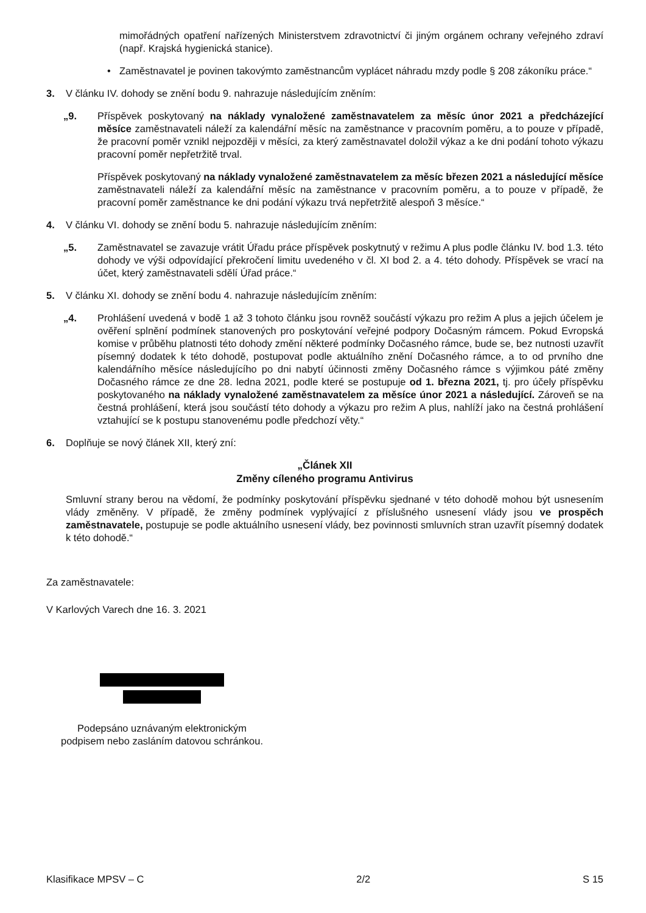mimořádných opatření nařízených Ministerstvem zdravotnictví či jiným orgánem ochrany veřejného zdraví (např. Krajská hygienická stanice).
• Zaměstnavatel je povinen takovýmto zaměstnancům vyplácet náhradu mzdy podle § 208 zákoníku práce.“
3. V článku IV. dohody se znění bodu 9. nahrazuje následujícím zněním:
„9. Příspěvek poskytovaný na náklady vynaložené zaměstnavatelem za měsíc únor 2021 a předcházející měsíce zaměstnavateli náleží za kalendářní měsíc na zaměstnance v pracovním poměru, a to pouze v případě, že pracovní poměr vznikl nejpozději v měsíci, za který zaměstnavatel doložil výkaz a ke dni podání tohoto výkazu pracovní poměr nepřetržitě trval.
Příspěvek poskytovaný na náklady vynaložené zaměstnavatelem za měsíc březen 2021 a následující měsíce zaměstnavateli náleží za kalendářní měsíc na zaměstnance v pracovním poměru, a to pouze v případě, že pracovní poměr zaměstnance ke dni podání výkazu trvá nepřetržitě alespoň 3 měsíce.“
4. V článku VI. dohody se znění bodu 5. nahrazuje následujícím zněním:
„5. Zaměstnavatel se zavazuje vrátit Úřadu práce příspěvek poskytnutý v režimu A plus podle článku IV. bod 1.3. této dohody ve výši odpovídající překročení limitu uvedeného v čl. XI bod 2. a 4. této dohody. Příspěvek se vrací na účet, který zaměstnavateli sdělí Úřad práce.“
5. V článku XI. dohody se znění bodu 4. nahrazuje následujícím zněním:
„4. Prohlášení uvedená v bodě 1 až 3 tohoto článku jsou rovněž součástí výkazu pro režim A plus a jejich účelem je ověření splnění podmínek stanovených pro poskytování veřejné podpory Dočasným rámcem. Pokud Evropská komise v průběhu platnosti této dohody změní některé podmínky Dočasného rámce, bude se, bez nutnosti uzavřít písemný dodatek k této dohodě, postupovat podle aktuálního znění Dočasného rámce, a to od prvního dne kalendářního měsíce následujícího po dni nabytí účinnosti změny Dočasného rámce s výjimkou páté změny Dočasného rámce ze dne 28. ledna 2021, podle které se postupuje od 1. března 2021, tj. pro účely příspěvku poskytovaného na náklady vynaložené zaměstnavatelem za měsíce únor 2021 a následující. Zároveň se na čestná prohlášení, která jsou součástí této dohody a výkazu pro režim A plus, nahlíží jako na čestná prohlášení vztahující se k postupu stanovenému podle předchozí věty.“
6. Doplňuje se nový článek XII, který zní:
„Článek XII
Změny cíleného programu Antivirus
Smluvní strany berou na vědomí, že podmínky poskytování příspěvku sjednané v této dohodě mohou být usnesením vlády změněny. V případě, že změny podmínek vyplývající z příslušného usnesení vlády jsou ve prospěch zaměstnavatele, postupuje se podle aktuálního usnesení vlády, bez povinnosti smluvních stran uzavřít písemný dodatek k této dohodě.“
Za zaměstnavatele:
V Karlových Varech dne 16. 3. 2021
Podepsáno uznávaným elektronickým
podpisem nebo zasláním datovou schránkou.
Klasifikace MPSV – C 2/2 S 15